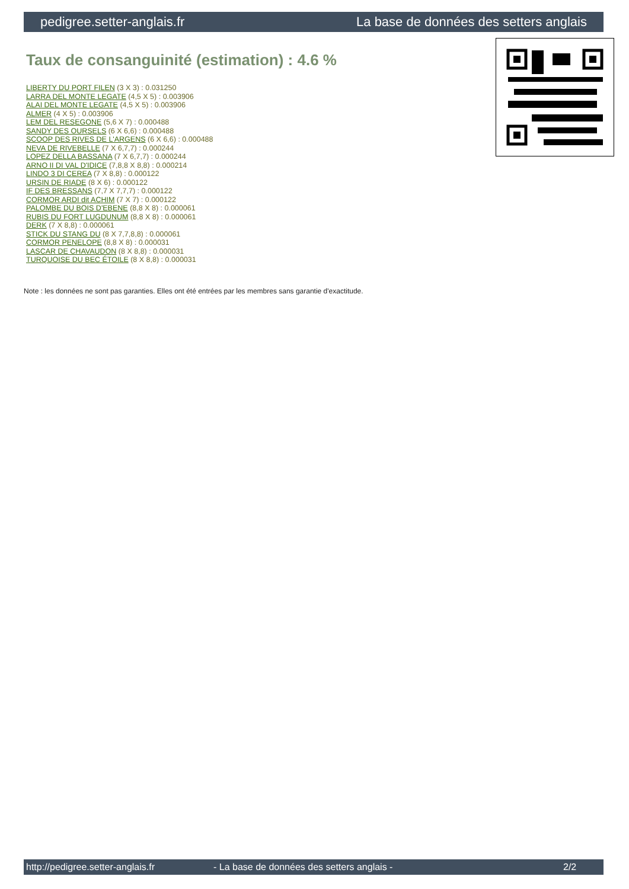pedigree.setter-anglais.fr La base de données des setters anglais
Taux de consanguinité (estimation) : 4.6 %
LIBERTY DU PORT FILEN (3 X 3) : 0.031250
LARRA DEL MONTE LEGATE (4,5 X 5) : 0.003906
ALAI DEL MONTE LEGATE (4,5 X 5) : 0.003906
ALMER (4 X 5) : 0.003906
LEM DEL RESEGONE (5,6 X 7) : 0.000488
SANDY DES OURSELS (6 X 6,6) : 0.000488
SCOOP DES RIVES DE L'ARGENS (6 X 6,6) : 0.000488
NEVA DE RIVEBELLE (7 X 6,7,7) : 0.000244
LOPEZ DELLA BASSANA (7 X 6,7,7) : 0.000244
ARNO II DI VAL D'IDICE (7,8,8 X 8,8) : 0.000214
LINDO 3 DI CEREA (7 X 8,8) : 0.000122
URSIN DE RIADE (8 X 6) : 0.000122
IF DES BRESSANS (7,7 X 7,7,7) : 0.000122
CORMOR ARDI dit ACHIM (7 X 7) : 0.000122
PALOMBE DU BOIS D'EBENE (8,8 X 8) : 0.000061
RUBIS DU FORT LUGDUNUM (8,8 X 8) : 0.000061
DERK (7 X 8,8) : 0.000061
STICK DU STANG DU (8 X 7,7,8,8) : 0.000061
CORMOR PENELOPE (8,8 X 8) : 0.000031
LASCAR DE CHAVAUDON (8 X 8,8) : 0.000031
TURQUOISE DU BEC ÉTOILE (8 X 8,8) : 0.000031
Note : les données ne sont pas garanties. Elles ont été entrées par les membres sans garantie d'exactitude.
http://pedigree.setter-anglais.fr - La base de données des setters anglais - 2/2